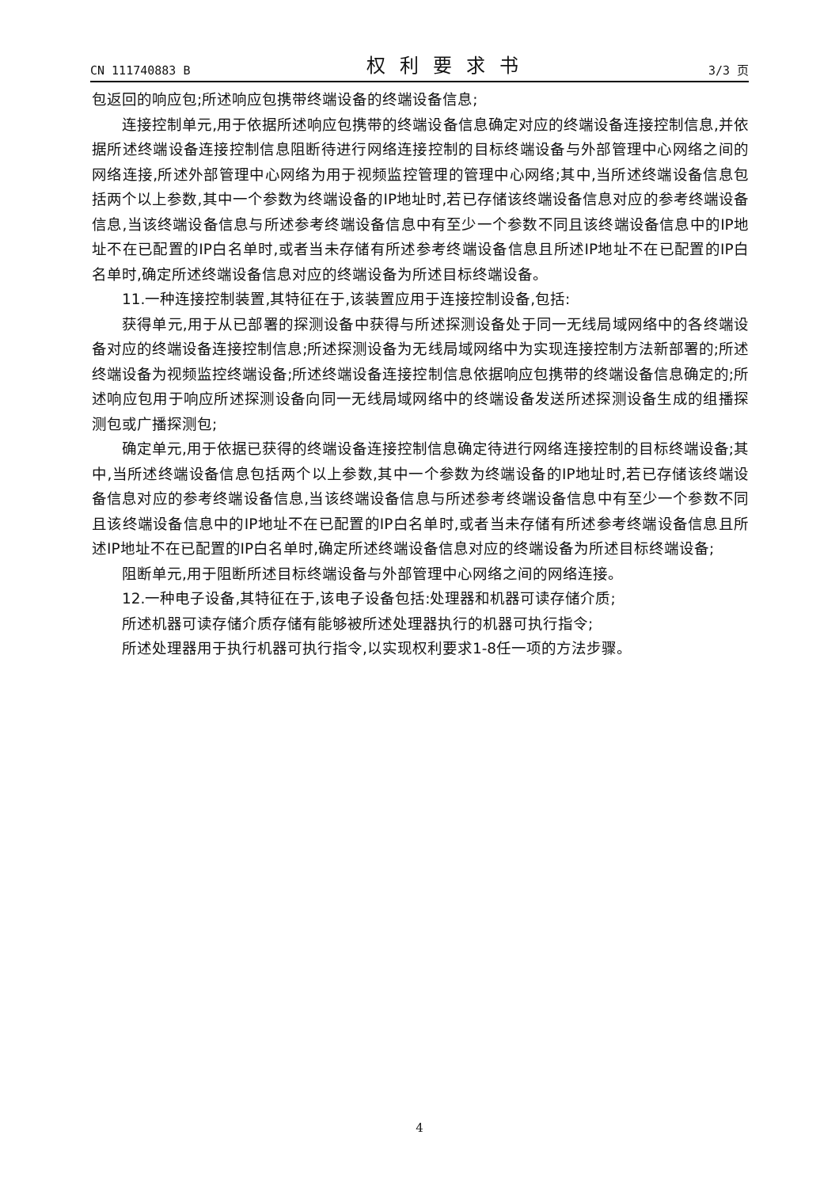CN 111740883 B 权利要求书 3/3 页
包返回的响应包;所述响应包携带终端设备的终端设备信息;
连接控制单元,用于依据所述响应包携带的终端设备信息确定对应的终端设备连接控制信息,并依据所述终端设备连接控制信息阻断待进行网络连接控制的目标终端设备与外部管理中心网络之间的网络连接,所述外部管理中心网络为用于视频监控管理的管理中心网络;其中,当所述终端设备信息包括两个以上参数,其中一个参数为终端设备的IP地址时,若已存储该终端设备信息对应的参考终端设备信息,当该终端设备信息与所述参考终端设备信息中有至少一个参数不同且该终端设备信息中的IP地址不在已配置的IP白名单时,或者当未存储有所述参考终端设备信息且所述IP地址不在已配置的IP白名单时,确定所述终端设备信息对应的终端设备为所述目标终端设备。
11.一种连接控制装置,其特征在于,该装置应用于连接控制设备,包括:
获得单元,用于从已部署的探测设备中获得与所述探测设备处于同一无线局域网络中的各终端设备对应的终端设备连接控制信息;所述探测设备为无线局域网络中为实现连接控制方法新部署的;所述终端设备为视频监控终端设备;所述终端设备连接控制信息依据响应包携带的终端设备信息确定的;所述响应包用于响应所述探测设备向同一无线局域网络中的终端设备发送所述探测设备生成的组播探测包或广播探测包;
确定单元,用于依据已获得的终端设备连接控制信息确定待进行网络连接控制的目标终端设备;其中,当所述终端设备信息包括两个以上参数,其中一个参数为终端设备的IP地址时,若已存储该终端设备信息对应的参考终端设备信息,当该终端设备信息与所述参考终端设备信息中有至少一个参数不同且该终端设备信息中的IP地址不在已配置的IP白名单时,或者当未存储有所述参考终端设备信息且所述IP地址不在已配置的IP白名单时,确定所述终端设备信息对应的终端设备为所述目标终端设备;
阻断单元,用于阻断所述目标终端设备与外部管理中心网络之间的网络连接。
12.一种电子设备,其特征在于,该电子设备包括:处理器和机器可读存储介质;
所述机器可读存储介质存储有能够被所述处理器执行的机器可执行指令;
所述处理器用于执行机器可执行指令,以实现权利要求1-8任一项的方法步骤。
4